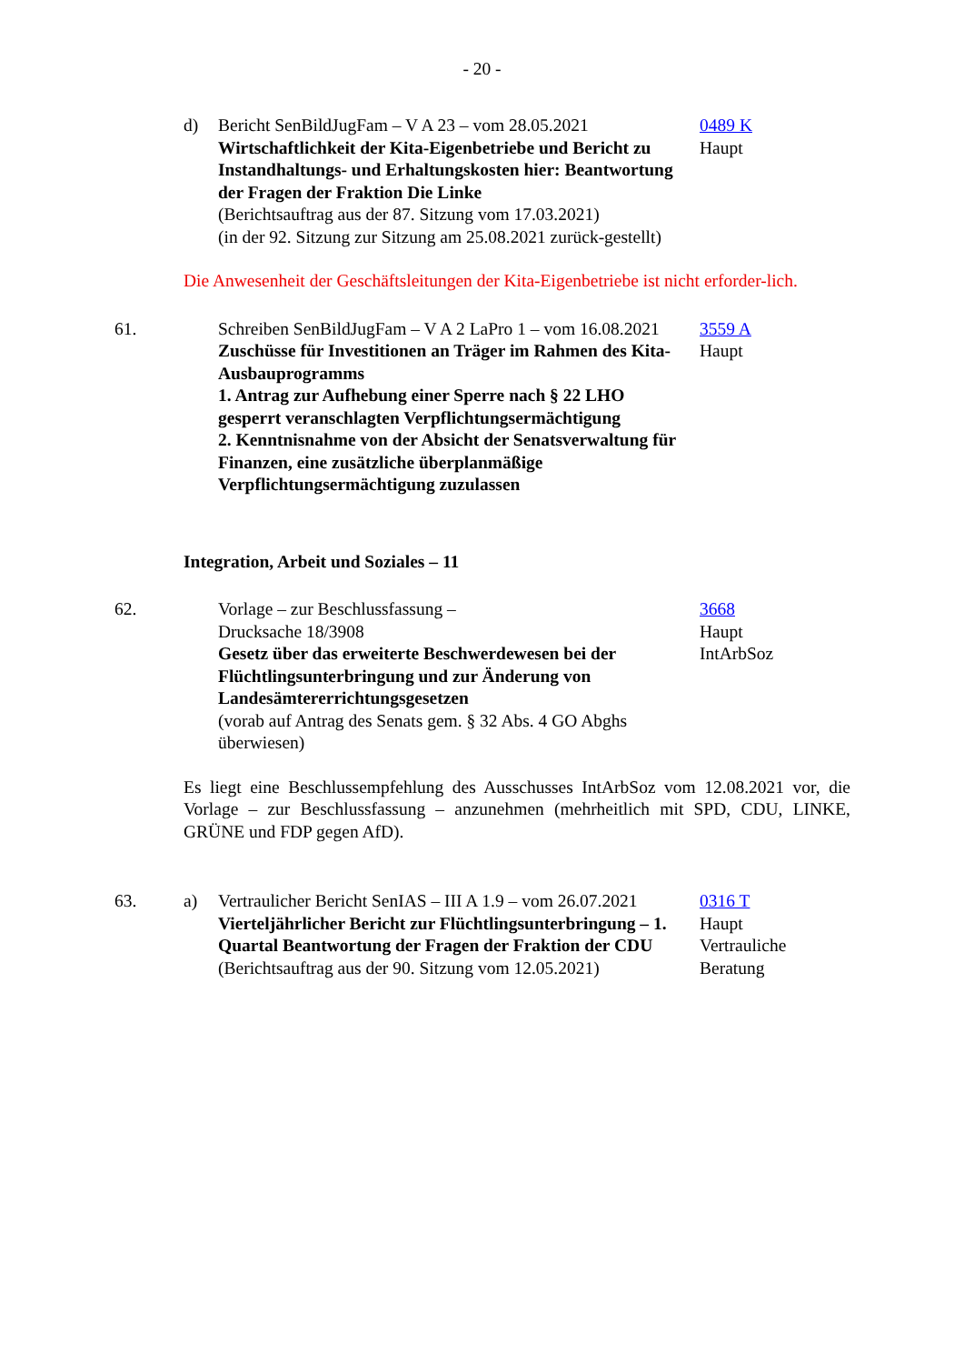- 20 -
d) Bericht SenBildJugFam – V A 23 – vom 28.05.2021
Wirtschaftlichkeit der Kita-Eigenbetriebe und Bericht zu Instandhaltungs- und Erhaltungskosten hier: Beantwortung der Fragen der Fraktion Die Linke
(Berichtsauftrag aus der 87. Sitzung vom 17.03.2021)
(in der 92. Sitzung zur Sitzung am 25.08.2021 zurück-gestellt)
0489 K
Haupt
Die Anwesenheit der Geschäftsleitungen der Kita-Eigenbetriebe ist nicht erforder-lich.
61. Schreiben SenBildJugFam – V A 2 LaPro 1 – vom 16.08.2021
Zuschüsse für Investitionen an Träger im Rahmen des Kita-Ausbauprogramms
1. Antrag zur Aufhebung einer Sperre nach § 22 LHO gesperrt veranschlagten Verpflichtungsermächtigung
2. Kenntnisnahme von der Absicht der Senatsverwaltung für Finanzen, eine zusätzliche überplanmäßige Verpflichtungsermächtigung zuzulassen
3559 A
Haupt
Integration, Arbeit und Soziales – 11
62. Vorlage – zur Beschlussfassung –
Drucksache 18/3908
Gesetz über das erweiterte Beschwerdewesen bei der Flüchtlingsunterbringung und zur Änderung von Landesämtererrichtungsgesetzen
(vorab auf Antrag des Senats gem. § 32 Abs. 4 GO Abghs überwiesen)
3668
Haupt
IntArbSoz
Es liegt eine Beschlussempfehlung des Ausschusses IntArbSoz vom 12.08.2021 vor, die Vorlage – zur Beschlussfassung – anzunehmen (mehrheitlich mit SPD, CDU, LINKE, GRÜNE und FDP gegen AfD).
63. a) Vertraulicher Bericht SenIAS – III A 1.9 – vom 26.07.2021
Vierteljährlicher Bericht zur Flüchtlingsunterbringung – 1. Quartal Beantwortung der Fragen der Fraktion der CDU
(Berichtsauftrag aus der 90. Sitzung vom 12.05.2021)
0316 T
Haupt
Vertrauliche
Beratung